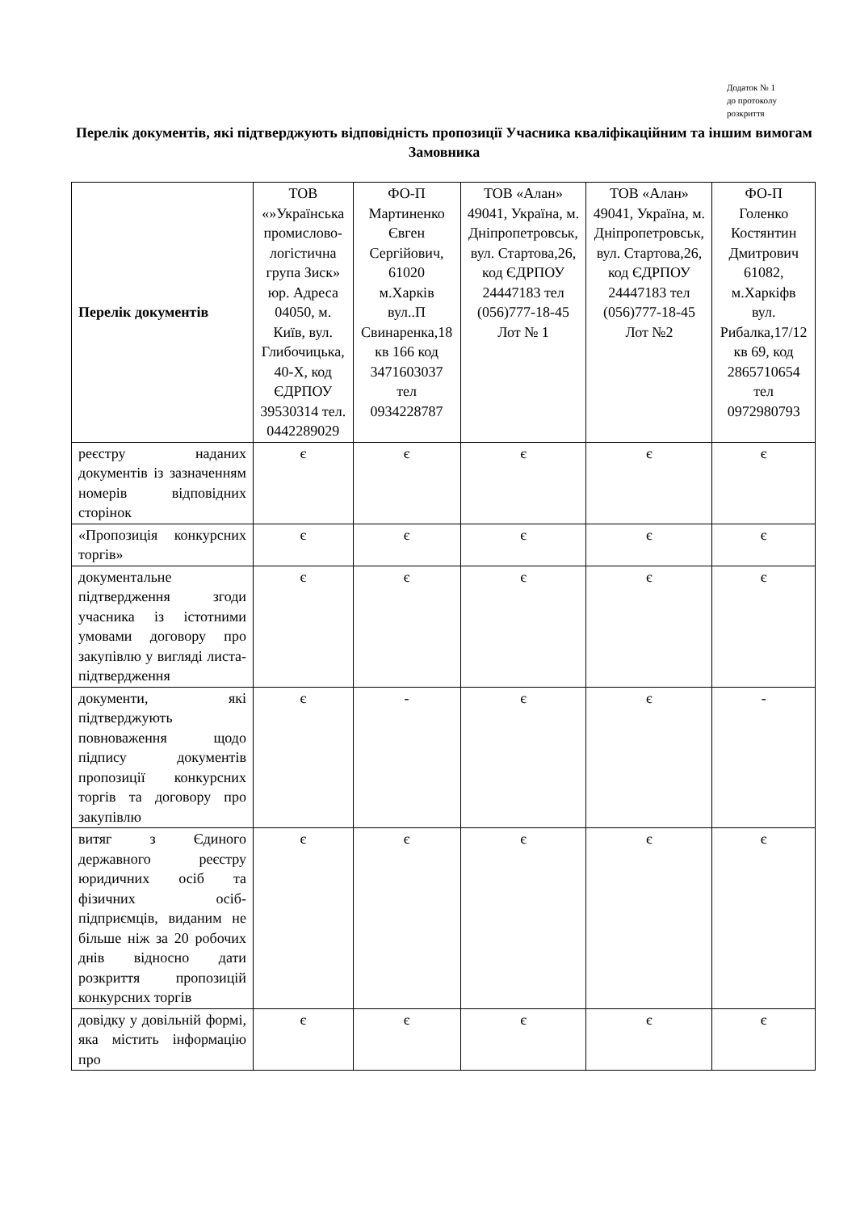Додаток № 1
до протоколу
розкриття
Перелік документів, які підтверджують відповідність пропозиції Учасника кваліфікаційним та іншим вимогам Замовника
| Перелік документів | ТОВ «»Українська промислово-логістична група Зиск» юр. Адреса 04050, м. Київ, вул. Глибочицька, 40-Х, код ЄДРПОУ 39530314 тел. 0442289029 | ФО-П Мартиненко Євген Сергійович, 61020 м.Харків вул..П Свинаренка,18 кв 166 код 3471603037 тел 0934228787 | ТОВ «Алан» 49041, Україна, м. Дніпропетровськ, вул. Стартова,26, код ЄДРПОУ 24447183 тел (056)777-18-45 Лот № 1 | ТОВ «Алан» 49041, Україна, м. Дніпропетровськ, вул. Стартова,26, код ЄДРПОУ 24447183 тел (056)777-18-45 Лот №2 | ФО-П Голенко Костянтин Дмитрович 61082, м.Харкіфв вул. Рибалка,17/12 кв 69, код 2865710654 тел 0972980793 |
| --- | --- | --- | --- | --- | --- |
| реєстру наданих документів із зазначенням номерів відповідних сторінок | є | є | є | є | є |
| «Пропозиція конкурсних торгів» | є | є | є | є | є |
| документальне підтвердження згоди учасника із істотними умовами договору про закупівлю у вигляді листа-підтвердження | є | є | є | є | є |
| документи, які підтверджують повноваження щодо підпису документів пропозиції конкурсних торгів та договору про закупівлю | є | - | є | є | - |
| витяг з Єдиного державного реєстру юридичних осіб та фізичних осіб-підприємців, виданим не більше ніж за 20 робочих днів відносно дати розкриття пропозицій конкурсних торгів | є | є | є | є | є |
| довідку у довільній формі, яка містить інформацію про | є | є | є | є | є |